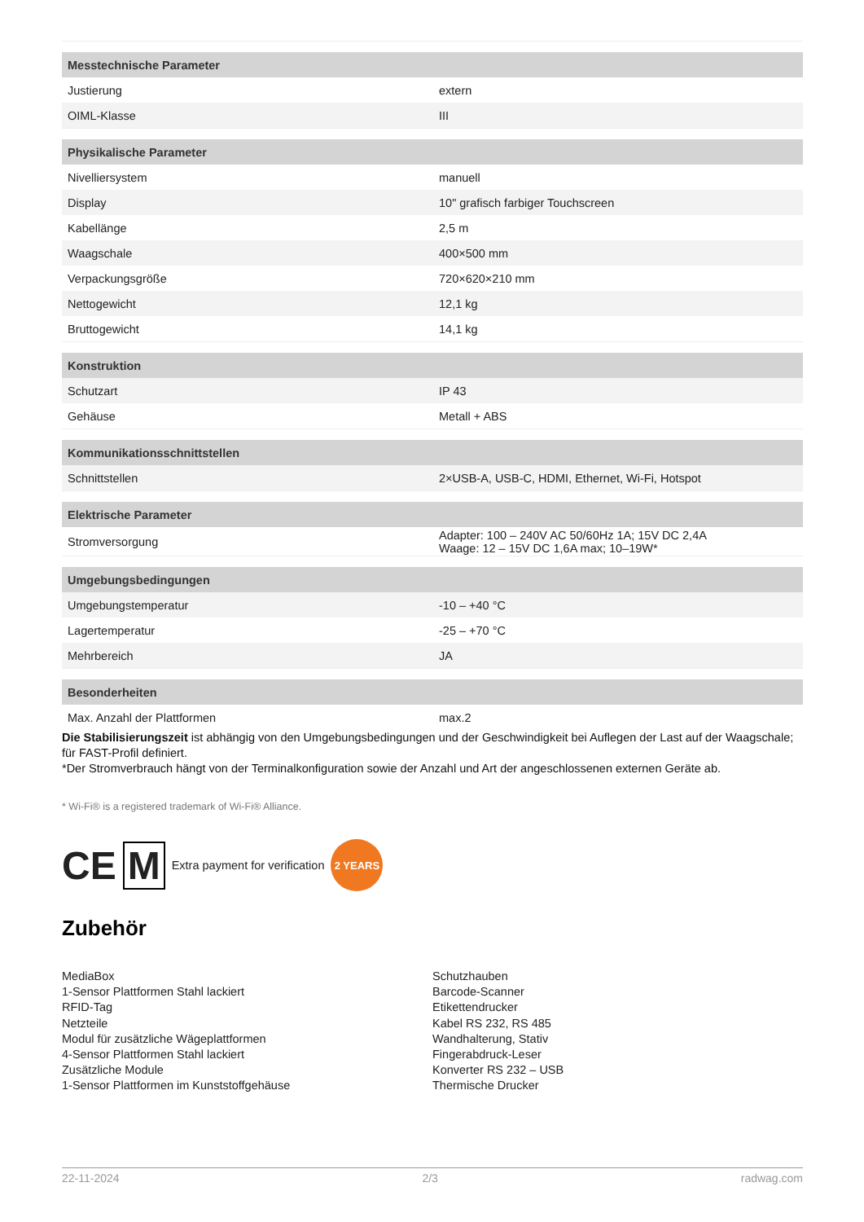| Messtechnische Parameter | |
| Justierung | extern |
| OIML-Klasse | III |
| Physikalische Parameter | |
| Nivelliersystem | manuell |
| Display | 10" grafisch farbiger Touchscreen |
| Kabellänge | 2,5 m |
| Waagschale | 400×500 mm |
| Verpackungsgröße | 720×620×210 mm |
| Nettogewicht | 12,1 kg |
| Bruttogewicht | 14,1 kg |
| Konstruktion | |
| Schutzart | IP 43 |
| Gehäuse | Metall + ABS |
| Kommunikationsschnittstellen | |
| Schnittstellen | 2×USB-A, USB-C, HDMI, Ethernet, Wi-Fi, Hotspot |
| Elektrische Parameter | |
| Stromversorgung | Adapter: 100 – 240V AC 50/60Hz 1A; 15V DC 2,4A Waage: 12 – 15V DC 1,6A max; 10–19W* |
| Umgebungsbedingungen | |
| Umgebungstemperatur | -10 – +40 °C |
| Lagertemperatur | -25 – +70 °C |
| Mehrbereich | JA |
| Besonderheiten | |
| Max. Anzahl der Plattformen | max.2 |
Die Stabilisierungszeit ist abhängig von den Umgebungsbedingungen und der Geschwindigkeit bei Auflegen der Last auf der Waagschale; für FAST-Profil definiert.
*Der Stromverbrauch hängt von der Terminalkonfiguration sowie der Anzahl und Art der angeschlossenen externen Geräte ab.
* Wi-Fi® is a registered trademark of Wi-Fi® Alliance.
CE M Extra payment for verification 2 YEARS
Zubehör
MediaBox
1-Sensor Plattformen Stahl lackiert
RFID-Tag
Netzteile
Modul für zusätzliche Wägeplattformen
4-Sensor Plattformen Stahl lackiert
Zusätzliche Module
1-Sensor Plattformen im Kunststoffgehäuse
Schutzhauben
Barcode-Scanner
Etikettendrucker
Kabel RS 232, RS 485
Wandhalterung, Stativ
Fingerabdruck-Leser
Konverter RS 232 – USB
Thermische Drucker
22-11-2024 2/3 radwag.com